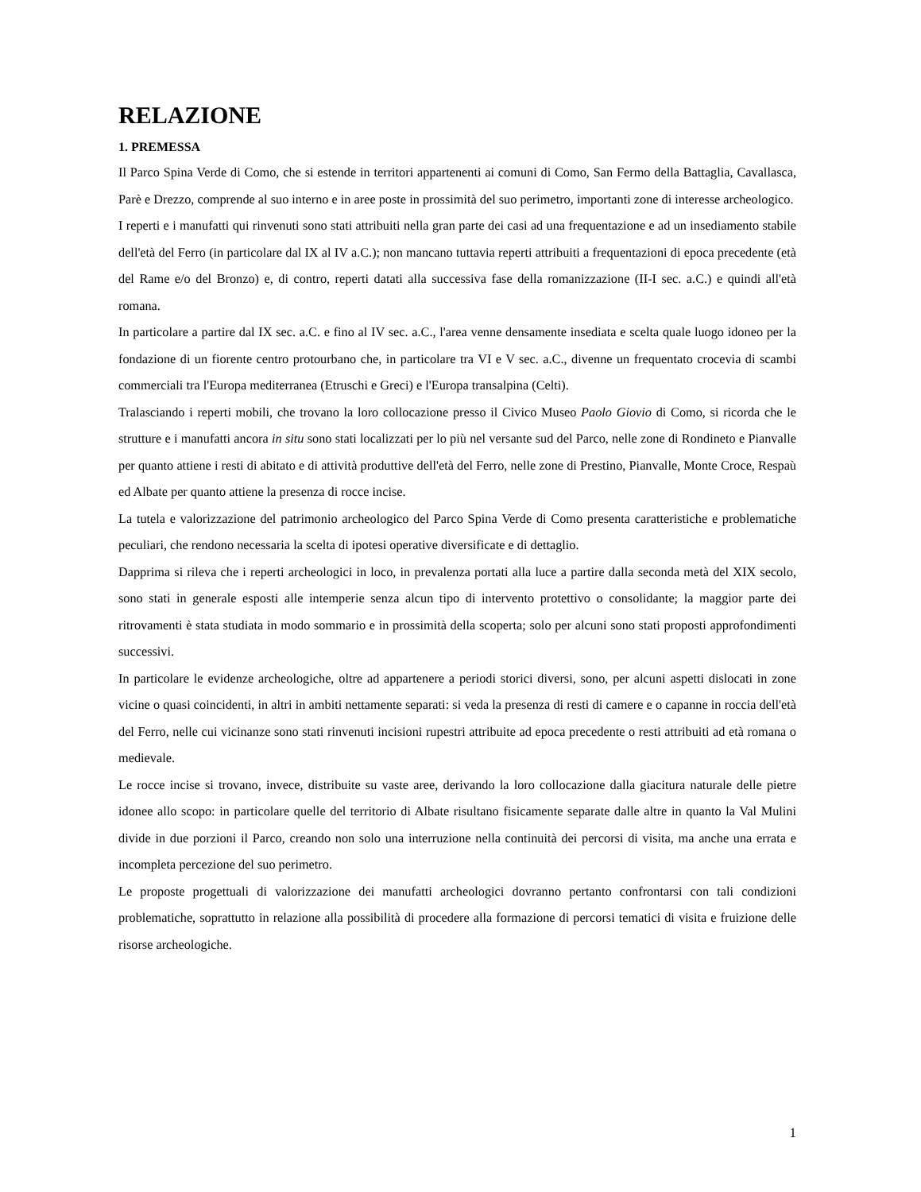RELAZIONE
1. PREMESSA
Il Parco Spina Verde di Como, che si estende in territori appartenenti ai comuni di Como, San Fermo della Battaglia, Cavallasca, Parè e Drezzo, comprende al suo interno e in aree poste in prossimità del suo perimetro, importanti zone di interesse archeologico.
I reperti e i manufatti qui rinvenuti sono stati attribuiti nella gran parte dei casi ad una frequentazione e ad un insediamento stabile dell'età del Ferro (in particolare dal IX al IV a.C.); non mancano tuttavia reperti attribuiti a frequentazioni di epoca precedente (età del Rame e/o del Bronzo) e, di contro, reperti datati alla successiva fase della romanizzazione (II-I sec. a.C.) e quindi all'età romana.
In particolare a partire dal IX sec. a.C. e fino al IV sec. a.C., l'area venne densamente insediata e scelta quale luogo idoneo per la fondazione di un fiorente centro protourbano che, in particolare tra VI e V sec. a.C., divenne un frequentato crocevia di scambi commerciali tra l'Europa mediterranea (Etruschi e Greci) e l'Europa transalpina (Celti).
Tralasciando i reperti mobili, che trovano la loro collocazione presso il Civico Museo Paolo Giovio di Como, si ricorda che le strutture e i manufatti ancora in situ sono stati localizzati per lo più nel versante sud del Parco, nelle zone di Rondineto e Pianvalle per quanto attiene i resti di abitato e di attività produttive dell'età del Ferro, nelle zone di Prestino, Pianvalle, Monte Croce, Respaù ed Albate per quanto attiene la presenza di rocce incise.
La tutela e valorizzazione del patrimonio archeologico del Parco Spina Verde di Como presenta caratteristiche e problematiche peculiari, che rendono necessaria la scelta di ipotesi operative diversificate e di dettaglio.
Dapprima si rileva che i reperti archeologici in loco, in prevalenza portati alla luce a partire dalla seconda metà del XIX secolo, sono stati in generale esposti alle intemperie senza alcun tipo di intervento protettivo o consolidante; la maggior parte dei ritrovamenti è stata studiata in modo sommario e in prossimità della scoperta; solo per alcuni sono stati proposti approfondimenti successivi.
In particolare le evidenze archeologiche, oltre ad appartenere a periodi storici diversi, sono, per alcuni aspetti dislocati in zone vicine o quasi coincidenti, in altri in ambiti nettamente separati: si veda la presenza di resti di camere e o capanne in roccia dell'età del Ferro, nelle cui vicinanze sono stati rinvenuti incisioni rupestri attribuite ad epoca precedente o resti attribuiti ad età romana o medievale.
Le rocce incise si trovano, invece, distribuite su vaste aree, derivando la loro collocazione dalla giacitura naturale delle pietre idonee allo scopo: in particolare quelle del territorio di Albate risultano fisicamente separate dalle altre in quanto la Val Mulini divide in due porzioni il Parco, creando non solo una interruzione nella continuità dei percorsi di visita, ma anche una errata e incompleta percezione del suo perimetro.
Le proposte progettuali di valorizzazione dei manufatti archeologici dovranno pertanto confrontarsi con tali condizioni problematiche, soprattutto in relazione alla possibilità di procedere alla formazione di percorsi tematici di visita e fruizione delle risorse archeologiche.
1